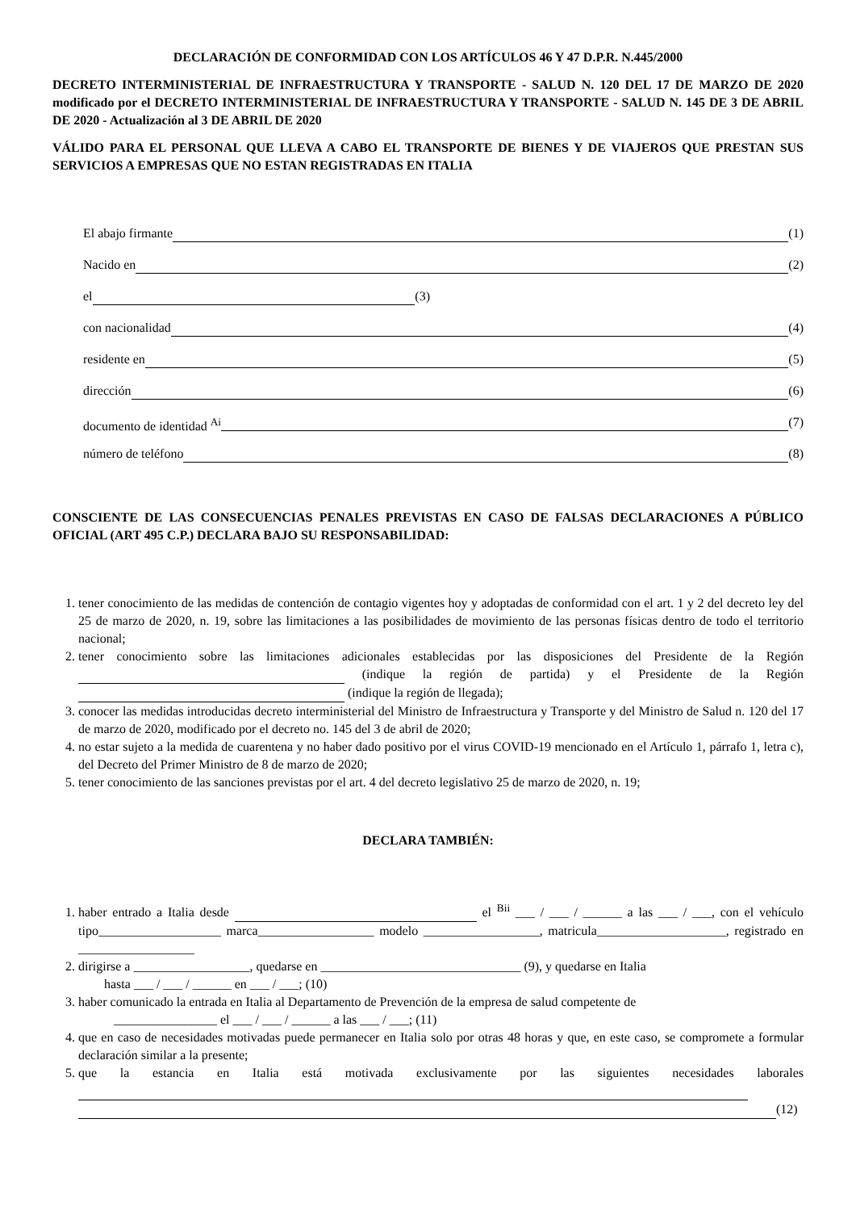DECLARACIÓN DE CONFORMIDAD CON LOS ARTÍCULOS 46 Y 47 D.P.R. N.445/2000
DECRETO INTERMINISTERIAL DE INFRAESTRUCTURA Y TRANSPORTE - SALUD N. 120 DEL 17 DE MARZO DE 2020 modificado por el DECRETO INTERMINISTERIAL DE INFRAESTRUCTURA Y TRANSPORTE - SALUD N. 145 DE 3 DE ABRIL DE 2020 - Actualización al 3 DE ABRIL DE 2020
VÁLIDO PARA EL PERSONAL QUE LLEVA A CABO EL TRANSPORTE DE BIENES Y DE VIAJEROS QUE PRESTAN SUS SERVICIOS A EMPRESAS QUE NO ESTAN REGISTRADAS EN ITALIA
El abajo firmante (1)
Nacido en (2)
el (3)
con nacionalidad (4)
residente en (5)
dirección (6)
documento de identidad <sup>Ai</sup> (7)
número de teléfono (8)
CONSCIENTE DE LAS CONSECUENCIAS PENALES PREVISTAS EN CASO DE FALSAS DECLARACIONES A PÚBLICO OFICIAL (ART 495 C.P.) DECLARA BAJO SU RESPONSABILIDAD:
1. tener conocimiento de las medidas de contención de contagio vigentes hoy y adoptadas de conformidad con el art. 1 y 2 del decreto ley del 25 de marzo de 2020, n. 19, sobre las limitaciones a las posibilidades de movimiento de las personas físicas dentro de todo el territorio nacional;
2. tener conocimiento sobre las limitaciones adicionales establecidas por las disposiciones del Presidente de la Región (indique la región de partida) y el Presidente de la Región (indique la región de llegada);
3. conocer las medidas introducidas decreto interministerial del Ministro de Infraestructura y Transporte y del Ministro de Salud n. 120 del 17 de marzo de 2020, modificado por el decreto no. 145 del 3 de abril de 2020;
4. no estar sujeto a la medida de cuarentena y no haber dado positivo por el virus COVID-19 mencionado en el Artículo 1, párrafo 1, letra c), del Decreto del Primer Ministro de 8 de marzo de 2020;
5. tener conocimiento de las sanciones previstas por el art. 4 del decreto legislativo 25 de marzo de 2020, n. 19;
DECLARA TAMBIÉN:
1. haber entrado a Italia desde el <sup>Bii</sup> ___ / ___ / ______ a las ___ / ___, con el vehículo tipo___________________ marca__________________ modelo __________________, matricula____________________, registrado en __________________
2. dirigirse a __________________, quedarse en _______________________________ (9), y quedarse en Italia
hasta ___ / ___ / ______ en ___ / ___; (10)
3. haber comunicado la entrada en Italia al Departamento de Prevención de la empresa de salud competente de
________________ el ___ / ___ / ______ a las ___ / ___; (11)
4. que en caso de necesidades motivadas puede permanecer en Italia solo por otras 48 horas y que, en este caso, se compromete a formular declaración similar a la presente;
5. que la estancia en Italia está motivada exclusivamente por las siguientes necesidades laborales
(12)